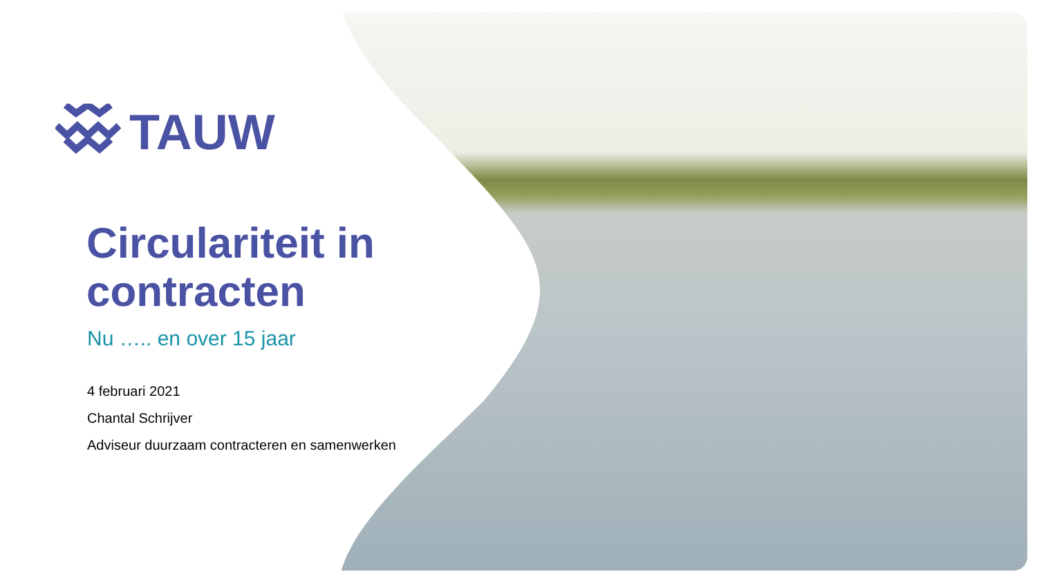TAUW
Circulariteit in
contracten
Nu ….. en over 15 jaar
4 februari 2021
Chantal Schrijver
Adviseur duurzaam contracteren en samenwerken